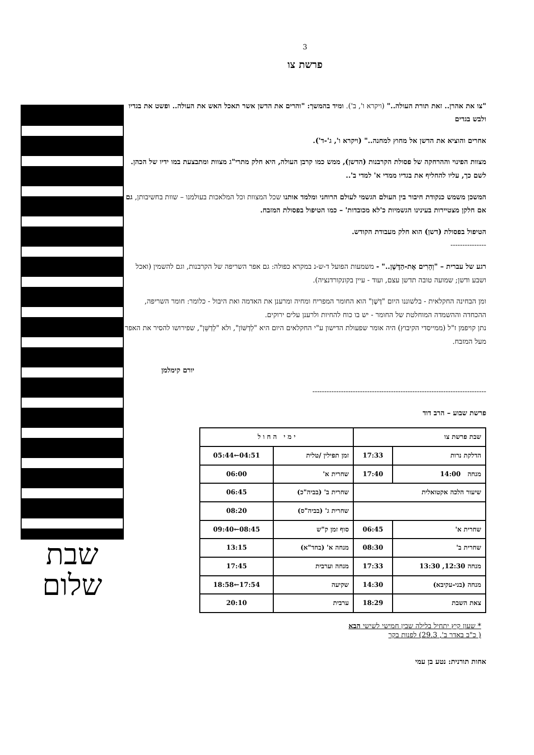3
פרשת צו
"צו את אהרן.. זאת תורת העולה.." (ויקרא ו', ב'). ומיד בהמשך: "והרים את הדשן אשר תאכל האש את העולה.. ופשט את בגדיו ולבש בגדים
אחרים והוציא את הדשן אל מחוץ למחנה.." (ויקרא ו', ג'-ד').
מצוות הפינוי וההרחקה של פסולת הקרבנות (הדשן), ממש כמו קרבן העולה, היא חלק מתרי"ג מצוות ומתבצעת במו ידיו של הכהן. לשם כך, עליו להחליף את בגדיו ממדי א' למדי ב'..
המשכן משמש כנקודת חיבור בין העולם הגשמי לעולם הרוחני ומלמד אותנו שכל המצוות וכל המלאכות בעולמנו – שוות בחשיבותן, גם אם חלקן מצטיירות בעינינו הגשמיות כ'לא מכובדות' – כמו הטיפול בפסולת המזבח.
הטיפול בפסולת (דשן) הוא חלק מעבודת הקודש.
---------------
רגע של עברית – "וְהֵרִים אֶת-הַדֶּשֶׁן.." - משמעות הפועל ד-ש-נ במקרא כפולה: גם אפר השריפה של הקרבנות, וגם להשמין (ואכל ושבע ודשן; שמועה טובה תדשן עצם, ועוד - עיין בקונקורדנציה).
ומן הבחינה החקלאית - בלשוננו היום "דֶּשֶׁן" הוא החומר המפריח ומחיה ומרענן את האדמה ואת היבול - כלומר: חומר השריפה, ההכחדה וההשמדה המוחלטת של החומר - יש בו כוח להחיות ולרענן עלים ירוקים.
נתן קויפמן ז"ל (ממייסדי הקיבוץ) היה אומר שפעולת הדישון ע"י החקלאים היום היא "לְדַשּׁוֹן", ולא "לְדַשֵּׁן", שפירושו להסיר את האפר מעל המזבח.
יורם קימלמן
-------------------------------------------------------------------------
פרשת שבוע – הרב דוד
| שבת פרשת צו | | י מ י ה ח ו ל | |
| --- | --- | --- | --- |
| הדלקת נרות | 17:33 | זמן תפילין /טלית | 04:51←05:44 |
| מנחה 14:00 | 17:40 | שחרית א' | 06:00 |
| שיעור הלכה אקטואלית | | שחרית ב' (בביה"כ) | 06:45 |
| | | שחרית ג' (בביה"ס) | 08:20 |
| שחרית א' | 06:45 | סוף זמן ק"ש | 08:45←09:40 |
| שחרית ב' | 08:30 | מנחה א' (בחד"א) | 13:15 |
| מנחה 12:30, 13:30 | 17:33 | מנחה וערבית | 17:45 |
| מנחה (בני-עקיבא) | 14:30 | שקיעה | 17:54←18:58 |
| צאת השבת | 18:29 | ערבית | 20:10 |
* שעון קיץ יתחיל בלילה שבין חמישי לשישי הבא
( כ"ב באדר ב', 29.3) לפנות בקר
אחות תורנית: נטע בן עמי
שבת
שלום